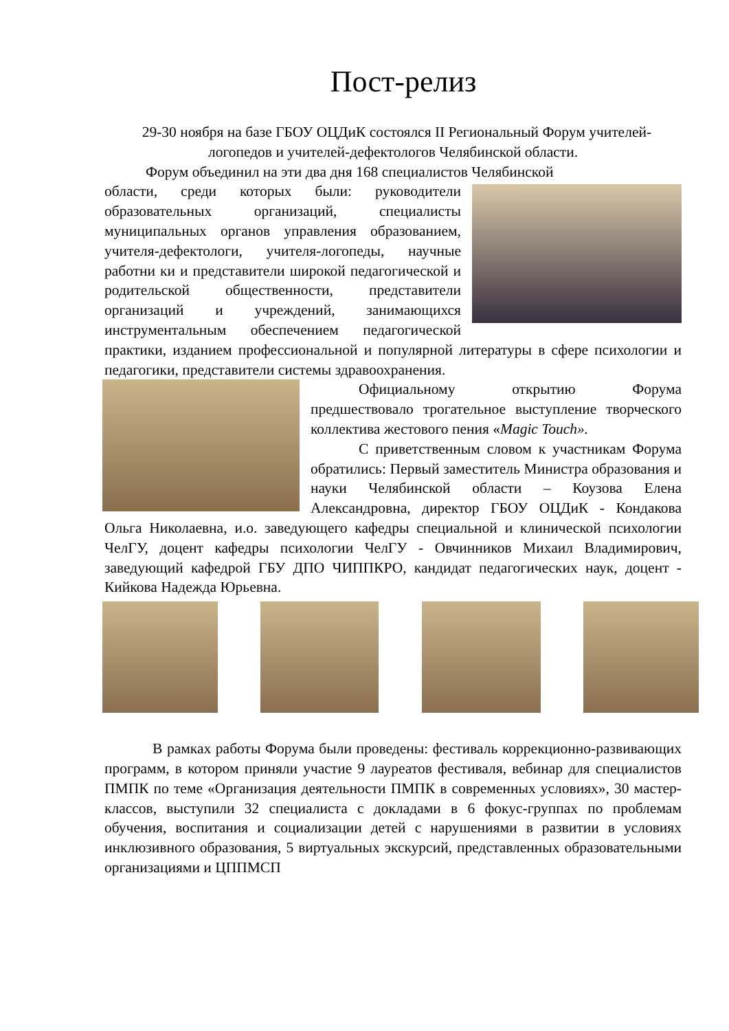Пост-релиз
29-30 ноября на базе ГБОУ ОЦДиК состоялся II Региональный Форум учителей-логопедов и учителей-дефектологов Челябинской области.
Форум объединил на эти два дня 168 специалистов Челябинской
области, среди которых были: руководители образовательных организаций, специалисты муниципальных органов управления образованием, учителя-дефектологи, учителя-логопеды, научные работни ки и представители широкой педагогической и родительской общественности, представители организаций и учреждений, занимающихся инструментальным обеспечением педагогической практики, изданием профессиональной и популярной литературы в сфере психологии и педагогики, представители системы здравоохранения.
Официальному открытию Форума предшествовало трогательное выступление творческого коллектива жестового пения «Magic Touch».
С приветственным словом к участникам Форума обратились: Первый заместитель Министра образования и науки Челябинской области – Коузова Елена Александровна, директор ГБОУ ОЦДиК - Кондакова Ольга Николаевна, и.о. заведующего кафедры специальной и клинической психологии ЧелГУ, доцент кафедры психологии ЧелГУ - Овчинников Михаил Владимирович, заведующий кафедрой ГБУ ДПО ЧИППКРО, кандидат педагогических наук, доцент - Кийкова Надежда Юрьевна.
В рамках работы Форума были проведены: фестиваль коррекционно-развивающих программ, в котором приняли участие 9 лауреатов фестиваля, вебинар для специалистов ПМПК по теме «Организация деятельности ПМПК в современных условиях», 30 мастер-классов, выступили 32 специалиста с докладами в 6 фокус-группах по проблемам обучения, воспитания и социализации детей с нарушениями в развитии в условиях инклюзивного образования, 5 виртуальных экскурсий, представленных образовательными организациями и ЦППМСП